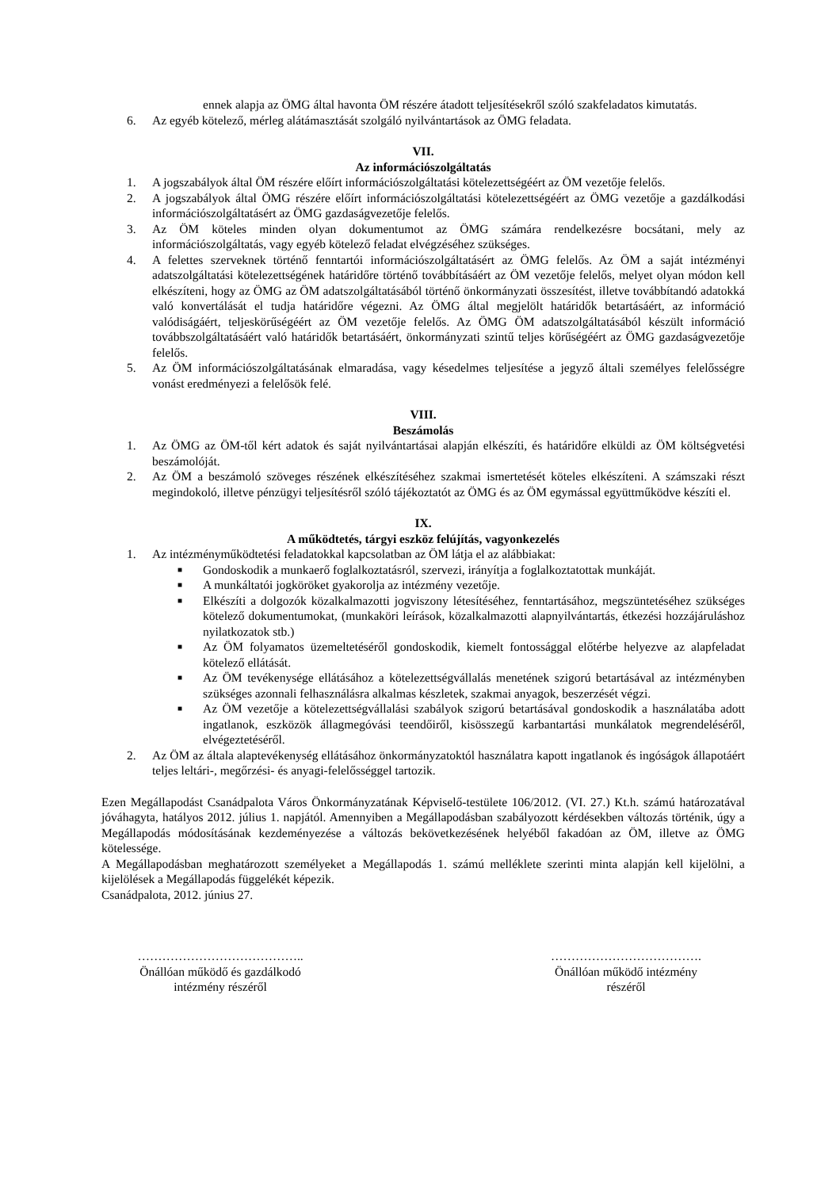ennek alapja az ÖMG által havonta ÖM részére átadott teljesítésekről szóló szakfeladatos kimutatás.
6. Az egyéb kötelező, mérleg alátámasztását szolgáló nyilvántartások az ÖMG feladata.
VII.
Az információszolgáltatás
1. A jogszabályok által ÖM részére előírt információszolgáltatási kötelezettségéért az ÖM vezetője felelős.
2. A jogszabályok által ÖMG részére előírt információszolgáltatási kötelezettségéért az ÖMG vezetője a gazdálkodási információszolgáltatásért az ÖMG gazdaságvezetője felelős.
3. Az ÖM köteles minden olyan dokumentumot az ÖMG számára rendelkezésre bocsátani, mely az információszolgáltatás, vagy egyéb kötelező feladat elvégzéséhez szükséges.
4. A felettes szerveknek történő fenntartói információszolgáltatásért az ÖMG felelős. Az ÖM a saját intézményi adatszolgáltatási kötelezettségének határidőre történő továbbításáért az ÖM vezetője felelős, melyet olyan módon kell elkészíteni, hogy az ÖMG az ÖM adatszolgáltatásából történő önkormányzati összesítést, illetve továbbítandó adatokká való konvertálását el tudja határidőre végezni. Az ÖMG által megjelölt határidők betartásáért, az információ valódiságáért, teljeskörűségéért az ÖM vezetője felelős. Az ÖMG ÖM adatszolgáltatásából készült információ továbbszolgáltatásáért való határidők betartásáért, önkormányzati szintű teljes körűségéért az ÖMG gazdaságvezetője felelős.
5. Az ÖM információszolgáltatásának elmaradása, vagy késedelmes teljesítése a jegyző általi személyes felelősségre vonást eredményezi a felelősök felé.
VIII.
Beszámolás
1. Az ÖMG az ÖM-től kért adatok és saját nyilvántartásai alapján elkészíti, és határidőre elküldi az ÖM költségvetési beszámolóját.
2. Az ÖM a beszámoló szöveges részének elkészítéséhez szakmai ismertetését köteles elkészíteni. A számszaki részt megindokoló, illetve pénzügyi teljesítésről szóló tájékoztatót az ÖMG és az ÖM egymással együttműködve készíti el.
IX.
A működtetés, tárgyi eszköz felújítás, vagyonkezelés
1. Az intézményműködtetési feladatokkal kapcsolatban az ÖM látja el az alábbiakat:
■
Gondoskodik a munkaerő foglalkoztatásról, szervezi, irányítja a foglalkoztatottak munkáját.
■
A munkáltatói jogköröket gyakorolja az intézmény vezetője.
■
Elkészíti a dolgozók közalkalmazotti jogviszony létesítéséhez, fenntartásához, megszüntetéséhez szükséges kötelező dokumentumokat, (munkaköri leírások, közalkalmazotti alapnyilvántartás, étkezési hozzájáruláshoz nyilatkozatok stb.)
■
Az ÖM folyamatos üzemeltetéséről gondoskodik, kiemelt fontossággal előtérbe helyezve az alapfeladat kötelező ellátását.
■
Az ÖM tevékenysége ellátásához a kötelezettségvállalás menetének szigorú betartásával az intézményben szükséges azonnali felhasználásra alkalmas készletek, szakmai anyagok, beszerzését végzi.
■
Az ÖM vezetője a kötelezettségvállalási szabályok szigorú betartásával gondoskodik a használatába adott ingatlanok, eszközök állagmegóvási teendőiről, kisösszegű karbantartási munkálatok megrendeléséről, elvégeztetéséről.
2. Az ÖM az általa alaptevékenység ellátásához önkormányzatoktól használatra kapott ingatlanok és ingóságok állapotáért teljes leltári-, megőrzési- és anyagi-felelősséggel tartozik.
Ezen Megállapodást Csanádpalota Város Önkormányzatának Képviselő-testülete 106/2012. (VI. 27.) Kt.h. számú határozatával jóváhagyta, hatályos 2012. július 1. napjától. Amennyiben a Megállapodásban szabályozott kérdésekben változás történik, úgy a Megállapodás módosításának kezdeményezése a változás bekövetkezésének helyéből fakadóan az ÖM, illetve az ÖMG kötelessége.
A Megállapodásban meghatározott személyeket a Megállapodás 1. számú melléklete szerinti minta alapján kell kijelölni, a kijelölések a Megállapodás függelékét képezik.
Csanádpalota, 2012. június 27.
…………………………………..
Önállóan működő és gazdálkodó
intézmény részéről
……………………………….
Önállóan működő intézmény
részéről